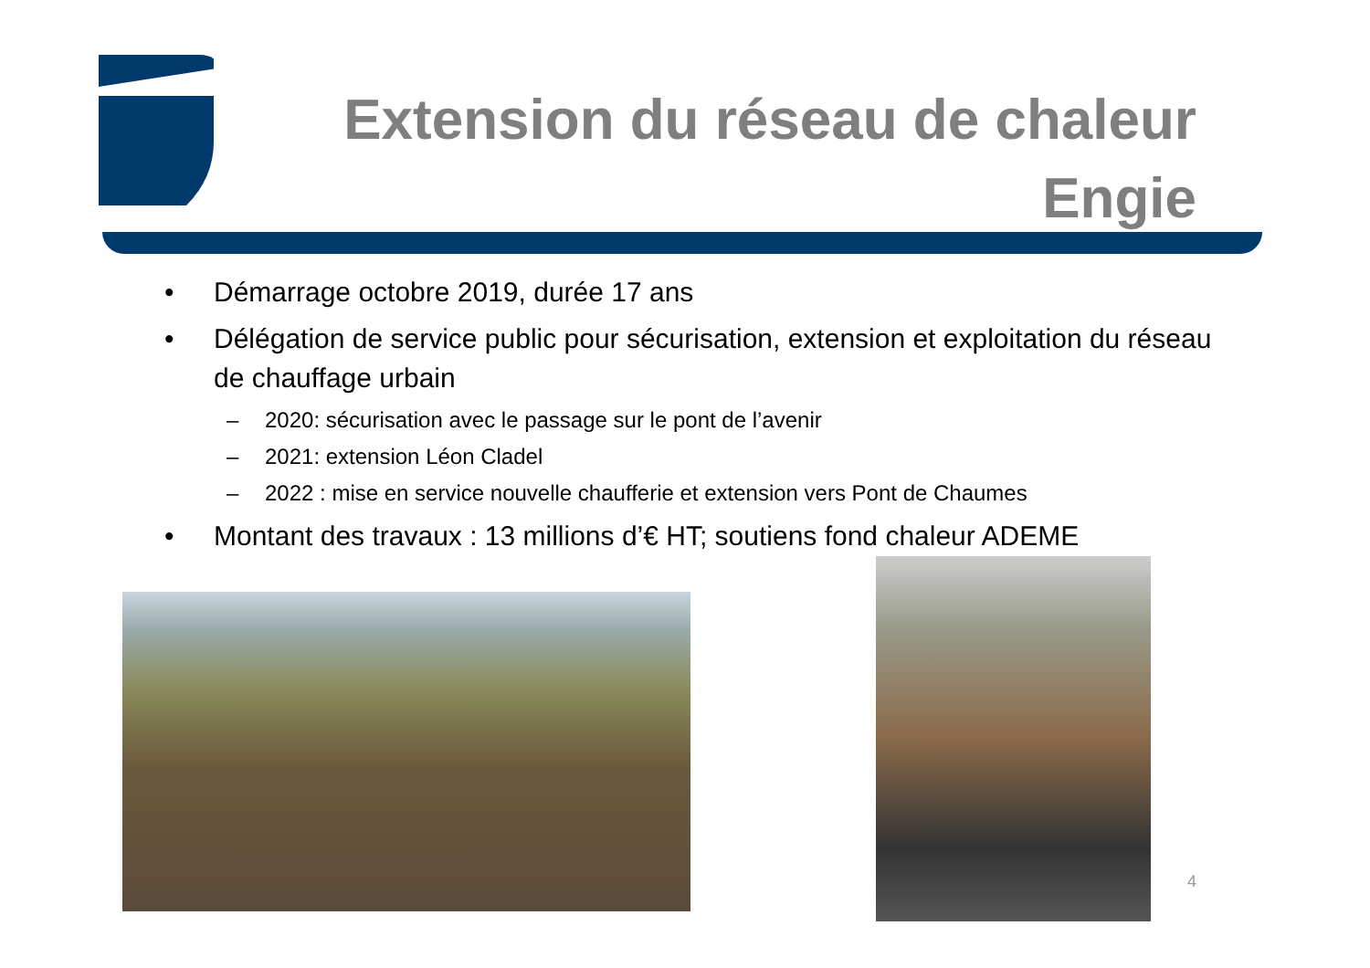Extension du réseau de chaleur
Engie
• Démarrage octobre 2019, durée 17 ans
• Délégation de service public pour sécurisation, extension et exploitation du réseau de chauffage urbain
– 2020: sécurisation avec le passage sur le pont de l’avenir
– 2021: extension Léon Cladel
– 2022 : mise en service nouvelle chaufferie et extension vers Pont de Chaumes
• Montant des travaux : 13 millions d’€ HT; soutiens fond chaleur ADEME
4